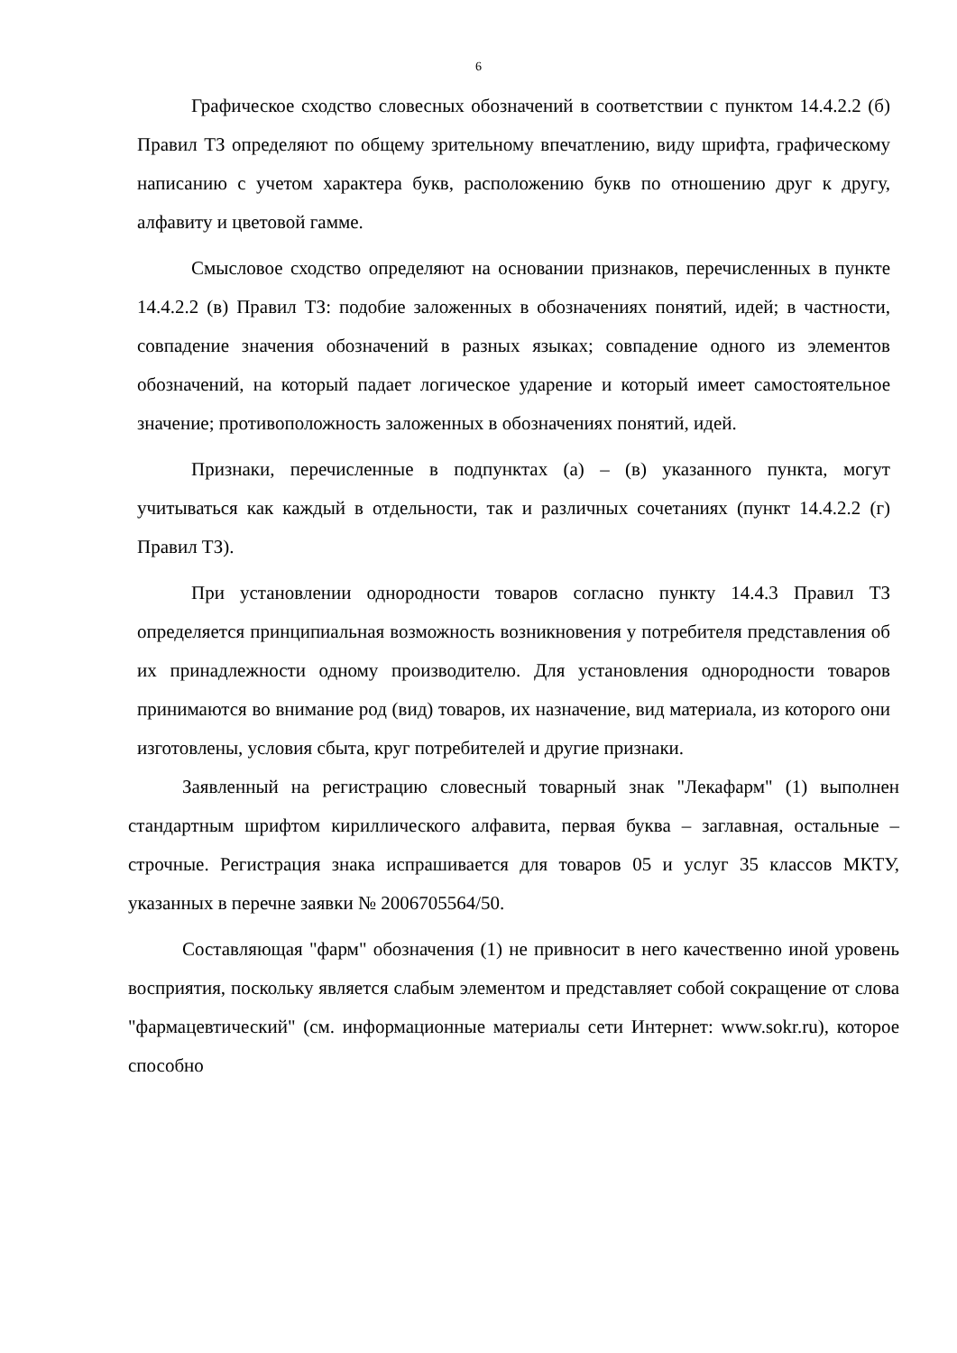6
Графическое сходство словесных обозначений в соответствии с пунктом 14.4.2.2 (б) Правил ТЗ определяют по общему зрительному впечатлению, виду шрифта, графическому написанию с учетом характера букв, расположению букв по отношению друг к другу, алфавиту и цветовой гамме.
Смысловое сходство определяют на основании признаков, перечисленных в пункте 14.4.2.2 (в) Правил ТЗ: подобие заложенных в обозначениях понятий, идей; в частности, совпадение значения обозначений в разных языках; совпадение одного из элементов обозначений, на который падает логическое ударение и который имеет самостоятельное значение; противоположность заложенных в обозначениях понятий, идей.
Признаки, перечисленные в подпунктах (а) – (в) указанного пункта, могут учитываться как каждый в отдельности, так и различных сочетаниях (пункт 14.4.2.2 (г) Правил ТЗ).
При установлении однородности товаров согласно пункту 14.4.3 Правил ТЗ определяется принципиальная возможность возникновения у потребителя представления об их принадлежности одному производителю. Для установления однородности товаров принимаются во внимание род (вид) товаров, их назначение, вид материала, из которого они изготовлены, условия сбыта, круг потребителей и другие признаки.
Заявленный на регистрацию словесный товарный знак "Лекафарм" (1) выполнен стандартным шрифтом кириллического алфавита, первая буква – заглавная, остальные – строчные. Регистрация знака испрашивается для товаров 05 и услуг 35 классов МКТУ, указанных в перечне заявки № 2006705564/50.
Составляющая "фарм" обозначения (1) не привносит в него качественно иной уровень восприятия, поскольку является слабым элементом и представляет собой сокращение от слова "фармацевтический" (см. информационные материалы сети Интернет: www.sokr.ru), которое способно